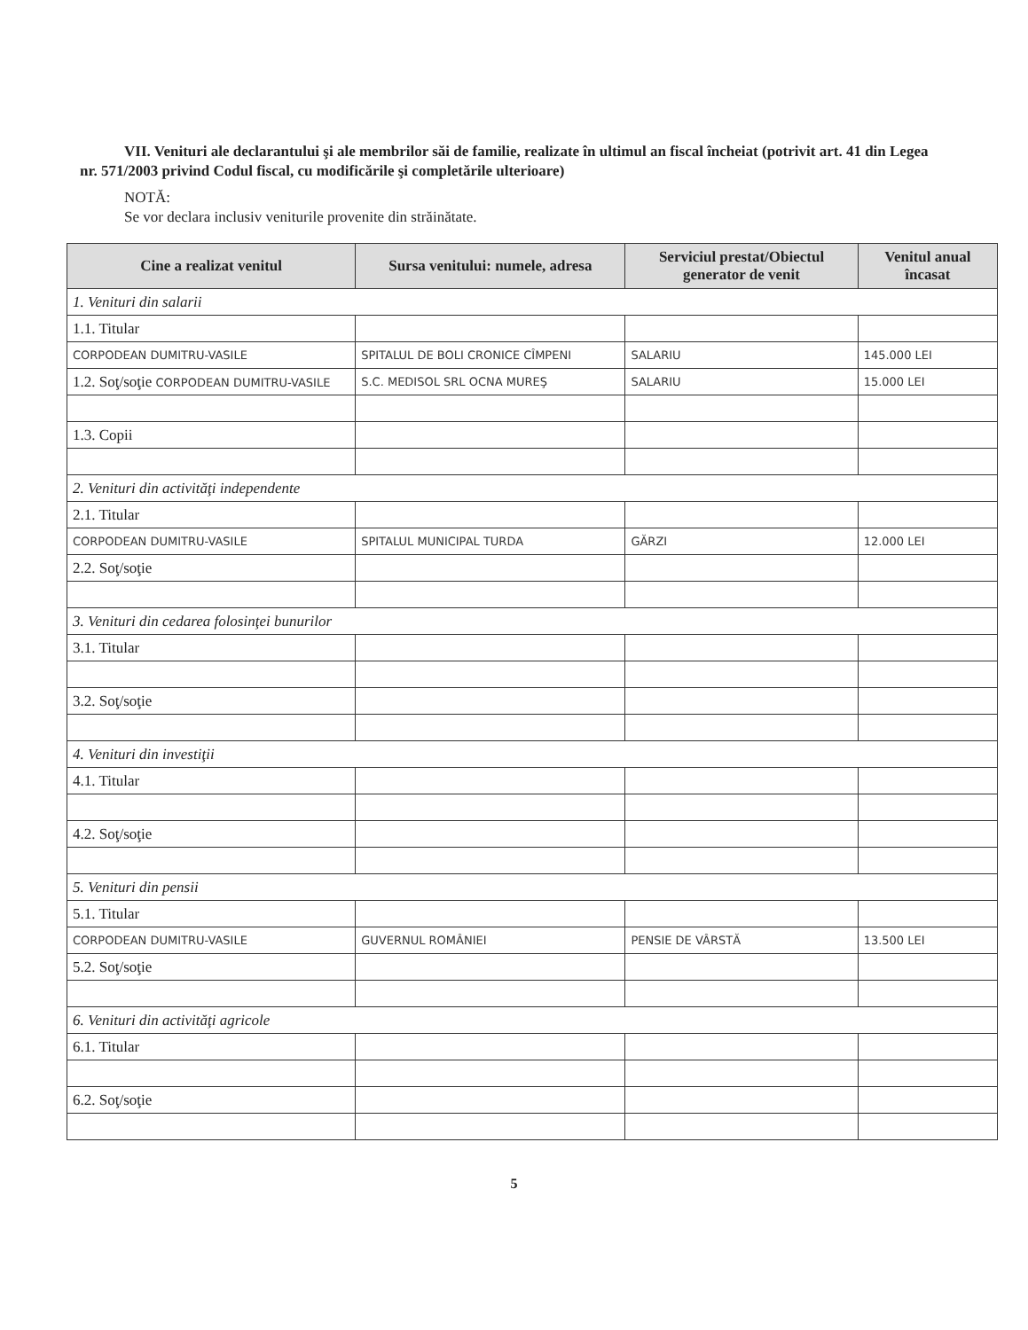VII. Venituri ale declarantului şi ale membrilor săi de familie, realizate în ultimul an fiscal încheiat (potrivit art. 41 din Legea nr. 571/2003 privind Codul fiscal, cu modificările şi completările ulterioare)
NOTĂ:
Se vor declara inclusiv veniturile provenite din străinătate.
| Cine a realizat venitul | Sursa venitului: numele, adresa | Serviciul prestat/Obiectul generator de venit | Venitul anual încasat |
| --- | --- | --- | --- |
| 1. Venituri din salarii | | | |
| 1.1. Titular | | | |
| CORPODEAN DUMITRU-VASILE | SPITALUL DE BOLI CRONICE CÎMPENI | SALARIU | 145.000 LEI |
| 1.2. Soţ/soţie CORPODEAN DUMITRU-VASILE | S.C. MEDISOL SRL OCNA MUREŞ | SALARIU | 15.000 LEI |
| 1.3. Copii | | | |
| 2. Venituri din activităţi independente | | | |
| 2.1. Titular | | | |
| CORPODEAN DUMITRU-VASILE | SPITALUL MUNICIPAL TURDA | GĂRZI | 12.000 LEI |
| 2.2. Soţ/soţie | | | |
| 3. Venituri din cedarea folosinţei bunurilor | | | |
| 3.1. Titular | | | |
| 3.2. Soţ/soţie | | | |
| 4. Venituri din investiţii | | | |
| 4.1. Titular | | | |
| 4.2. Soţ/soţie | | | |
| 5. Venituri din pensii | | | |
| 5.1. Titular | | | |
| CORPODEAN DUMITRU-VASILE | GUVERNUL ROMÂNIEI | PENSIE DE VÂRSTĂ | 13.500 LEI |
| 5.2. Soţ/soţie | | | |
| 6. Venituri din activităţi agricole | | | |
| 6.1. Titular | | | |
| 6.2. Soţ/soţie | | | |
5